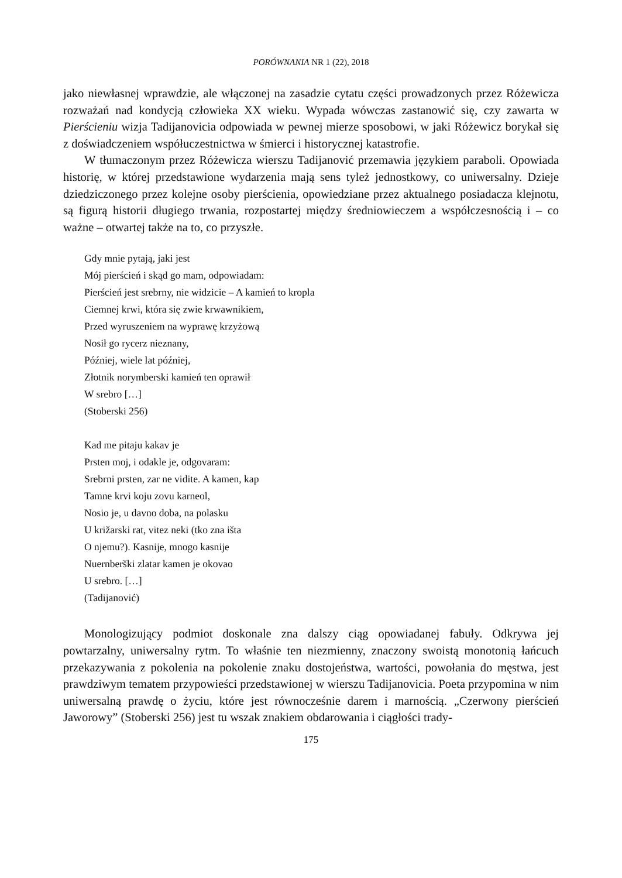PORÓWNANIA NR 1 (22), 2018
jako niewłasnej wprawdzie, ale włączonej na zasadzie cytatu części prowadzonych przez Różewicza rozważań nad kondycją człowieka XX wieku. Wypada wówczas zastanowić się, czy zawarta w Pierścieniu wizja Tadijanovicia odpowiada w pewnej mierze sposobowi, w jaki Różewicz borykał się z doświadczeniem współuczestnictwa w śmierci i historycznej katastrofie.
W tłumaczonym przez Różewicza wierszu Tadijanović przemawia językiem paraboli. Opowiada historię, w której przedstawione wydarzenia mają sens tyleż jednostkowy, co uniwersalny. Dzieje dziedziczonego przez kolejne osoby pierścienia, opowiedziane przez aktualnego posiadacza klejnotu, są figurą historii długiego trwania, rozpostartej między średniowieczem a współczesnością i – co ważne – otwartej także na to, co przyszłe.
Gdy mnie pytają, jaki jest
Mój pierścień i skąd go mam, odpowiadam:
Pierścień jest srebrny, nie widzicie – A kamień to kropla
Ciemnej krwi, która się zwie krwawnikiem,
Przed wyruszeniem na wyprawę krzyżową
Nosił go rycerz nieznany,
Później, wiele lat później,
Złotnik norymberski kamień ten oprawił
W srebro […]
(Stoberski 256)
Kad me pitaju kakav je
Prsten moj, i odakle je, odgovaram:
Srebrni prsten, zar ne vidite. A kamen, kap
Tamne krvi koju zovu karneol,
Nosio je, u davno doba, na polasku
U križarski rat, vitez neki (tko zna išta
O njemu?). Kasnije, mnogo kasnije
Nuernberški zlatar kamen je okovao
U srebro. […]
(Tadijanović)
Monologizujący podmiot doskonale zna dalszy ciąg opowiadanej fabuły. Odkrywa jej powtarzalny, uniwersalny rytm. To właśnie ten niezmienny, znaczony swoistą monotonią łańcuch przekazywania z pokolenia na pokolenie znaku dostojeństwa, wartości, powołania do męstwa, jest prawdziwym tematem przypowieści przedstawionej w wierszu Tadijanovicia. Poeta przypomina w nim uniwersalną prawdę o życiu, które jest równocześnie darem i marnością. „Czerwony pierścień Jaworowy” (Stoberski 256) jest tu wszak znakiem obdarowania i ciągłości trady-
175